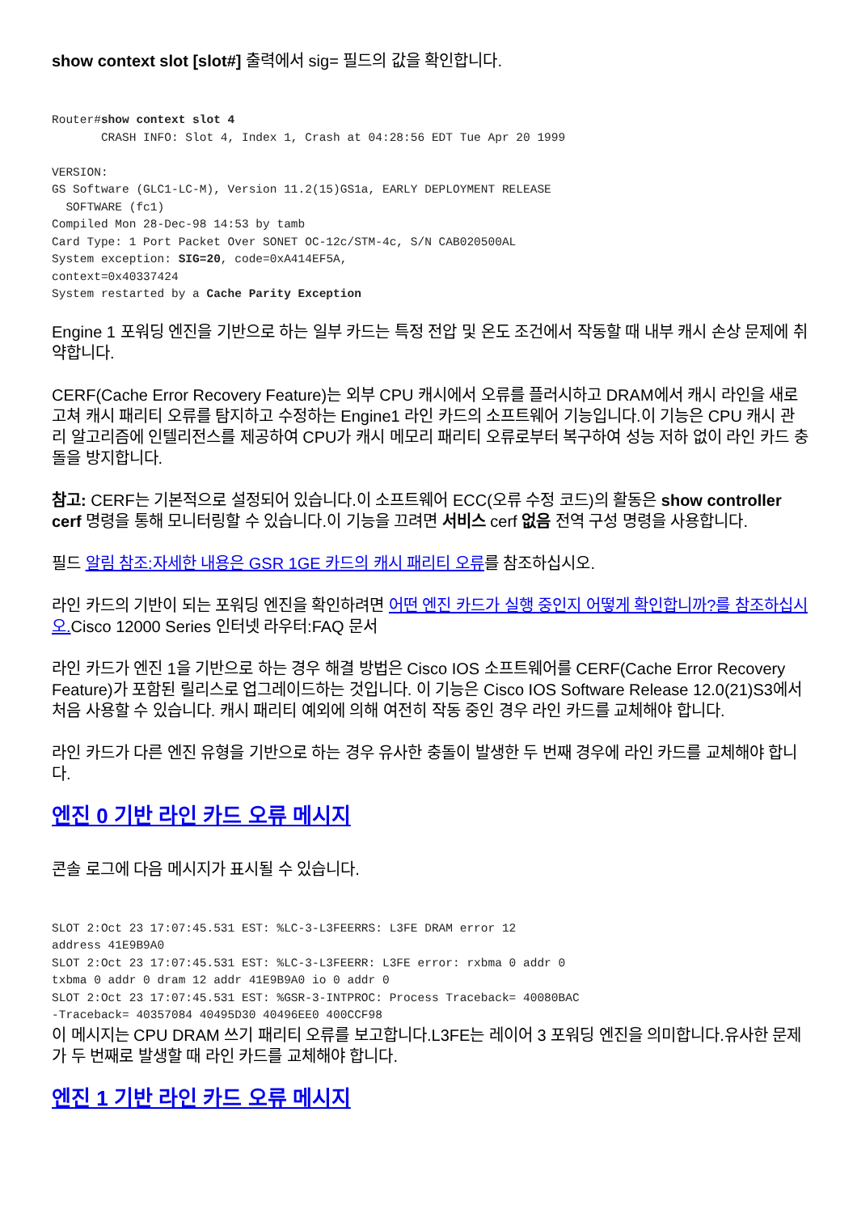show context slot [slot#] 출력에서 sig= 필드의 값을 확인합니다.
Router#show context slot 4
       CRASH INFO: Slot 4, Index 1, Crash at 04:28:56 EDT Tue Apr 20 1999

VERSION:
GS Software (GLC1-LC-M), Version 11.2(15)GS1a, EARLY DEPLOYMENT RELEASE
  SOFTWARE (fc1)
Compiled Mon 28-Dec-98 14:53 by tamb
Card Type: 1 Port Packet Over SONET OC-12c/STM-4c, S/N CAB020500AL
System exception: SIG=20, code=0xA414EF5A,
context=0x40337424
System restarted by a Cache Parity Exception
Engine 1 포워딩 엔진을 기반으로 하는 일부 카드는 특정 전압 및 온도 조건에서 작동할 때 내부 캐시 손상 문제에 취약합니다.
CERF(Cache Error Recovery Feature)는 외부 CPU 캐시에서 오류를 플러시하고 DRAM에서 캐시 라인을 새로 고쳐 캐시 패리티 오류를 탐지하고 수정하는 Engine1 라인 카드의 소프트웨어 기능입니다.이 기능은 CPU 캐시 관리 알고리즘에 인텔리전스를 제공하여 CPU가 캐시 메모리 패리티 오류로부터 복구하여 성능 저하 없이 라인 카드 충돌을 방지합니다.
참고: CERF는 기본적으로 설정되어 있습니다.이 소프트웨어 ECC(오류 수정 코드)의 활동은 show controller cerf 명령을 통해 모니터링할 수 있습니다.이 기능을 끄려면 서비스 cerf 없음 전역 구성 명령을 사용합니다.
필드 알림 참조:자세한 내용은 GSR 1GE 카드의 캐시 패리티 오류를 참조하십시오.
라인 카드의 기반이 되는 포워딩 엔진을 확인하려면 어떤 엔진 카드가 실행 중인지 어떻게 확인합니까?를 참조하십시오. Cisco 12000 Series 인터넷 라우터:FAQ 문서
라인 카드가 엔진 1을 기반으로 하는 경우 해결 방법은 Cisco IOS 소프트웨어를 CERF(Cache Error Recovery Feature)가 포함된 릴리스로 업그레이드하는 것입니다. 이 기능은 Cisco IOS Software Release 12.0(21)S3에서 처음 사용할 수 있습니다. 캐시 패리티 예외에 의해 여전히 작동 중인 경우 라인 카드를 교체해야 합니다.
라인 카드가 다른 엔진 유형을 기반으로 하는 경우 유사한 충돌이 발생한 두 번째 경우에 라인 카드를 교체해야 합니다.
엔진 0 기반 라인 카드 오류 메시지
콘솔 로그에 다음 메시지가 표시될 수 있습니다.
SLOT 2:Oct 23 17:07:45.531 EST: %LC-3-L3FEERRS: L3FE DRAM error 12
address 41E9B9A0
SLOT 2:Oct 23 17:07:45.531 EST: %LC-3-L3FEERR: L3FE error: rxbma 0 addr 0
txbma 0 addr 0 dram 12 addr 41E9B9A0 io 0 addr 0
SLOT 2:Oct 23 17:07:45.531 EST: %GSR-3-INTPROC: Process Traceback= 40080BAC
-Traceback= 40357084 40495D30 40496EE0 400CCF98
이 메시지는 CPU DRAM 쓰기 패리티 오류를 보고합니다.L3FE는 레이어 3 포워딩 엔진을 의미합니다.유사한 문제가 두 번째로 발생할 때 라인 카드를 교체해야 합니다.
엔진 1 기반 라인 카드 오류 메시지